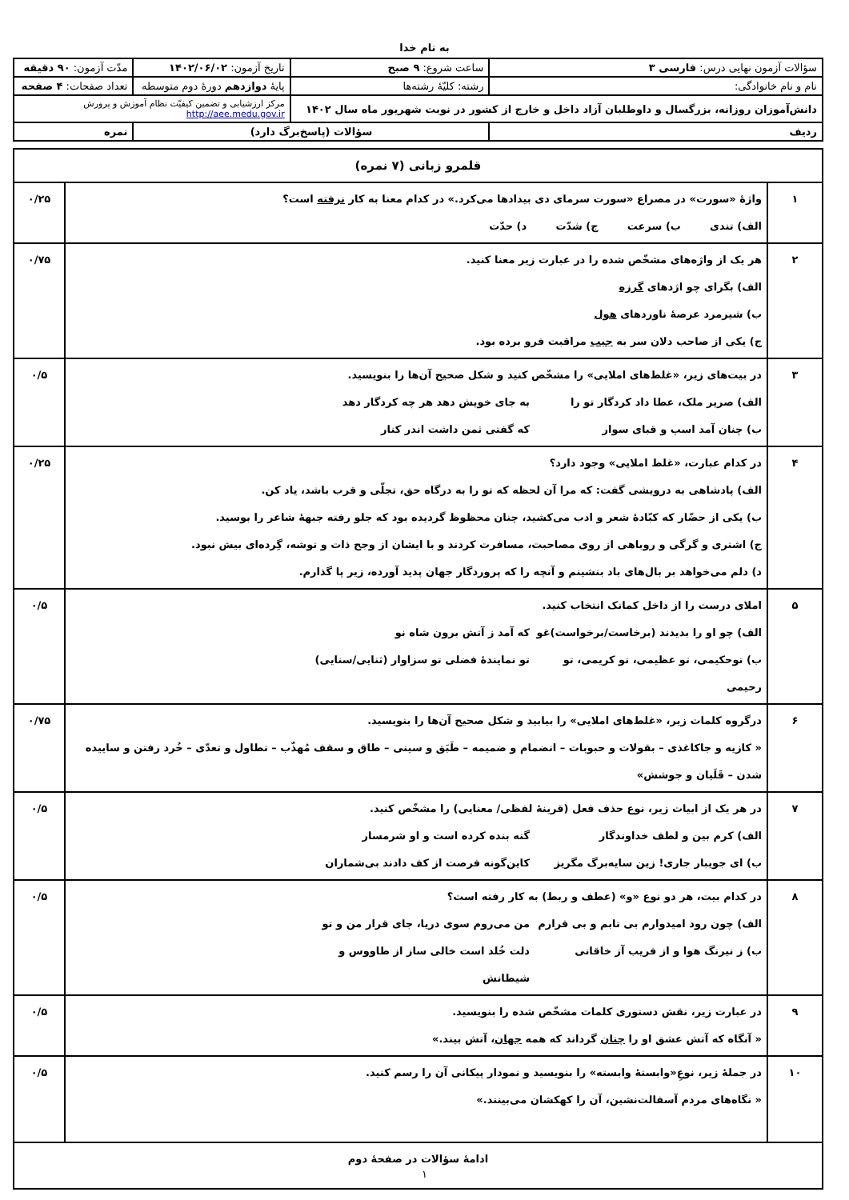به نام خدا
| سؤالات آزمون نهایی درس: فارسی ۳ | ساعت شروع: ۹ صبح | تاریخ آزمون: ۱۴۰۲/۰۶/۰۲ | مدّت آزمون: ۹۰ دقیقه |
| نام و نام خانوادگی: | رشته: کلیّهٔ رشته‌ها | پایهٔ دوازدهم دورهٔ دوم متوسطه | تعداد صفحات: ۴ صفحه |
| دانش‌آموزان روزانه، بزرگسال و داوطلبان آزاد داخل و خارج از کشور در نوبت شهریور ماه سال ۱۴۰۲ | | مرکز ارزشیابی و تضمین کیفیّت نظام آموزش و پرورش http://aee.medu.gov.ir | |
| ردیف | سؤالات (پاسخ‌برگ دارد) | | نمره |
| قلمرو زبانی (۷ نمره) | | |
| ۱ | واژهٔ «سورت» در مصراع «سورت سرمای دی بیدادها می‌کرد.» در کدام معنا به کار نرفته است؟ الف) تندی ب) سرعت ج) شدّت د) حدّت | ۰/۲۵ |
| ۲ | هر یک از واژه‌های مشخّص شده را در عبارت زیر معنا کنید. الف) بگرای چو اژدهای گرزه ب) شیرمرد عرصهٔ ناوردهای هول ج) یکی از صاحب دلان سر به جیب مراقبت فرو برده بود. | ۰/۷۵ |
| ۳ | در بیت‌های زیر، «غلط‌های املایی» را مشخّص کنید و شکل صحیح آن‌ها را بنویسید. الف) صریر ملک، عطا داد کردگار تو را به جای خویش دهد هر چه کردگار دهد ب) چنان آمد اسپ و قبای سوار که گفتی ثمن داشت اندر کنار | ۰/۵ |
| ۴ | در کدام عبارت، «غلط املایی» وجود دارد؟ الف) پادشاهی به درویشی گفت: که مرا آن لحظه که تو را به درگاه حق، تجلّی و قرب باشد، یاد کن. ب) یکی از حضّار که کبّادهٔ شعر و ادب می‌کشید، چنان محظوظ گردیده بود که جلو رفته جبههٔ شاعر را بوسید. ج) اشتری و گرگی و روباهی از روی مصاحبت، مسافرت کردند و با ایشان از وجح ذات و توشه، گِرده‌ای بیش نبود. د) دلم می‌خواهد بر بال‌های باد بنشینم و آنچه را که پروردگار جهان پدید آورده، زیر پا گذارم. | ۰/۲۵ |
| ۵ | املای درست را از داخل کمانک انتخاب کنید. الف) چو او را بدیدند (برخاست/برخواست)غو که آمد ز آتش برون شاه نو ب) توحکیمی، تو عظیمی، تو کریمی، تو رحیمی تو نمایندهٔ فضلی تو سزاوار (ثنایی/سنایی) | ۰/۵ |
| ۶ | درگروه کلمات زیر، «غلط‌های املایی» را بیابید و شکل صحیح آن‌ها را بنویسید. « کازیه و جاکاغذی – بقولات و حبوبات – انضمام و ضمیمه – طَبَق و سینی – طاق و سقف مُهذّب – تطاول و تعدّی – خُرد رفتن و ساییده شدن – قَلَیان و جوشش» | ۰/۷۵ |
| ۷ | در هر یک از ابیات زیر، نوع حذف فعل (قرینهٔ لفظی/ معنایی) را مشخّص کنید. الف) کرم بین و لطف خداوندگار گنه بنده کرده است و او شرمسار ب) ای جویبار جاری! زین سایه‌برگ مگریز کاین‌گونه فرصت از کف دادند بی‌شماران | ۰/۵ |
| ۸ | در کدام بیت، هر دو نوع «و» (عطف و ربط) به کار رفته است؟ الف) چون رود امیدوارم بی تابم و بی قرارم من می‌روم سوی دریا، جای قرار من و تو ب) ز نیرنگ هوا و از فریب آز خاقانی دلت خُلد است خالی ساز از طاووس و شیطانش | ۰/۵ |
| ۹ | در عبارت زیر، نقش دستوری کلمات مشخّص شده را بنویسید. « آنگاه که آتش عشق او را چنان گرداند که همه جهان ، آتش بیند.» | ۰/۵ |
| ۱۰ | در جملهٔ زیر، نوعِ«وابستهٔ وابسته» را بنویسید و نمودار پیکانی آن را رسم کنید. « نگاه‌های مردم آسفالت‌نشین، آن را کهکشان می‌بینند.» | ۰/۵ |
| ادامهٔ سؤالات در صفحهٔ دوم | | |
۱